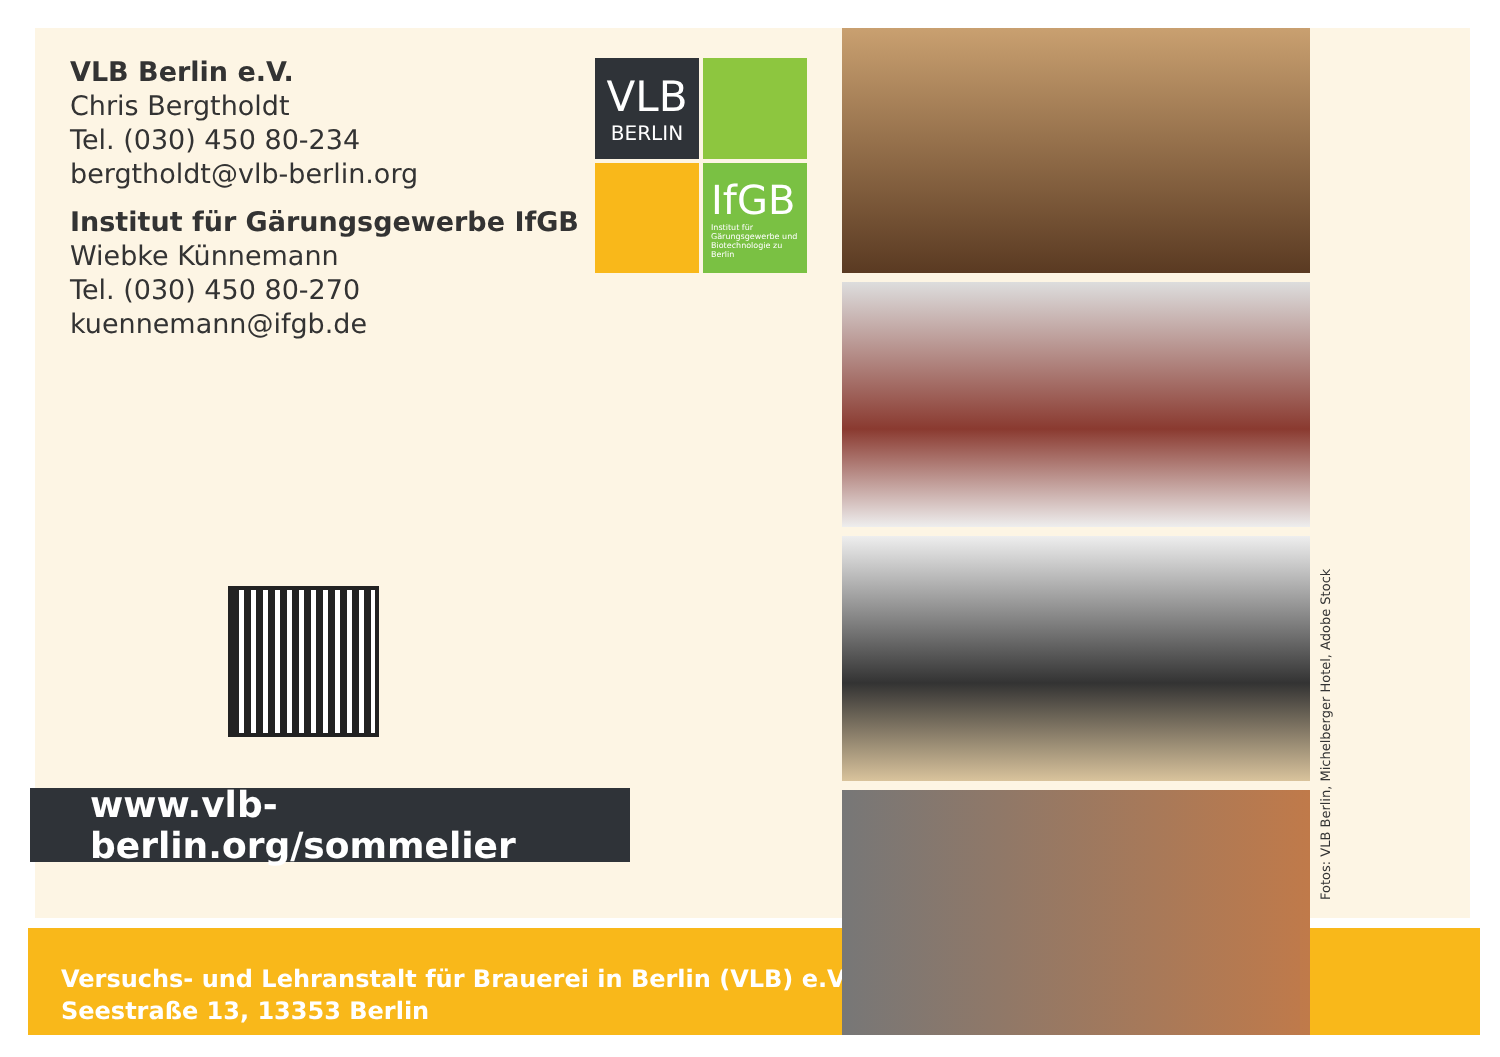VLB Berlin e.V.
Chris Bergtholdt
Tel. (030) 450 80-234
bergtholdt@vlb-berlin.org
Institut für Gärungsgewerbe IfGB
Wiebke Künnemann
Tel. (030) 450 80-270
kuennemann@ifgb.de
VLB
BERLIN
IfGB
Institut für Gärungsgewerbe und Biotechnologie zu Berlin
www.vlb-berlin.org/sommelier
Versuchs- und Lehranstalt für Brauerei in Berlin (VLB) e.V.
Seestraße 13, 13353 Berlin
Fotos: VLB Berlin, Michelberger Hotel, Adobe Stock